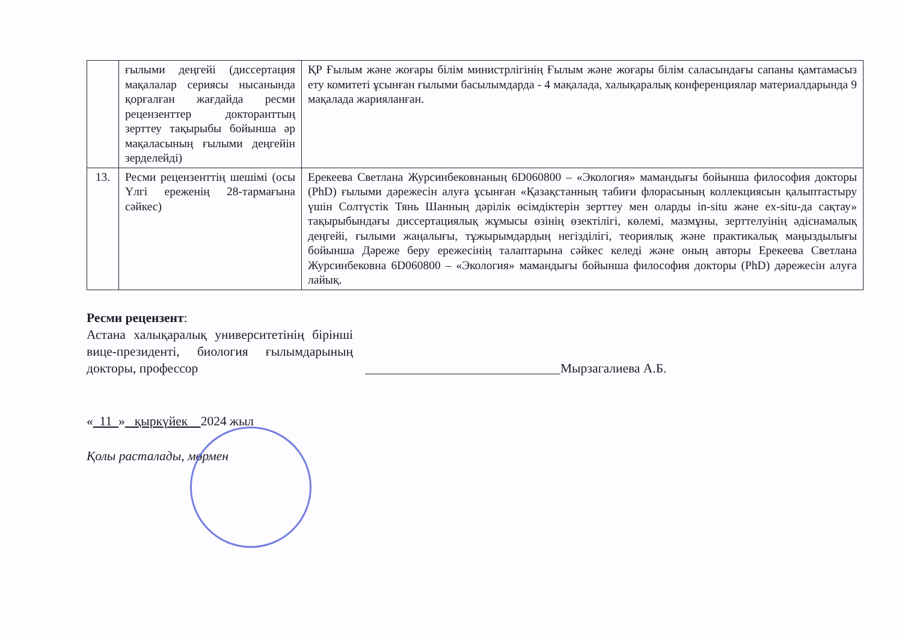| | ғылыми деңгейі (диссертация мақалалар сериясы нысанында қорғалған жағдайда ресми рецензенттер докторанттың зерттеу тақырыбы бойынша әр мақаласының ғылыми деңгейін зерделейді) | ҚР Ғылым және жоғары білім министрлігінің Ғылым және жоғары білім саласындағы сапаны қамтамасыз ету комитеті ұсынған ғылыми басылымдарда - 4 мақалада, халықаралық конференциялар материалдарында 9 мақалада жарияланған. |
| 13. | Ресми рецензенттің шешімі (осы Үлгі ереженің 28-тармағына сәйкес) | Ерекеева Светлана Журсинбековнаның 6D060800 – «Экология» мамандығы бойынша философия докторы (PhD) ғылыми дәрежесін алуға ұсынған «Қазақстанның табиғи флорасының коллекциясын қалыптастыру үшін Солтүстік Тянь Шанның дәрілік өсімдіктерін зерттеу мен оларды in-situ және ex-situ-да сақтау» тақырыбындағы диссертациялық жұмысы өзінің өзектілігі, көлемі, мазмұны, зерттелуінің әдіснамалық деңгейі, ғылыми жаңалығы, тұжырымдардың негізділігі, теориялық және практикалық маңыздылығы бойынша Дәреже беру ережесінің талаптарына сәйкес келеді және оның авторы Ерекеева Светлана Журсинбековна 6D060800 – «Экология» мамандығы бойынша философия докторы (PhD) дәрежесін алуға лайық. |
Ресми рецензент:
Астана халықаралық университетінің бірінші вице-президенті, биология ғылымдарының докторы, профессор
Мырзагалиева А.Б.
« 11 » қыркүйек 2024 жыл
Қолы расталады, мөрмен